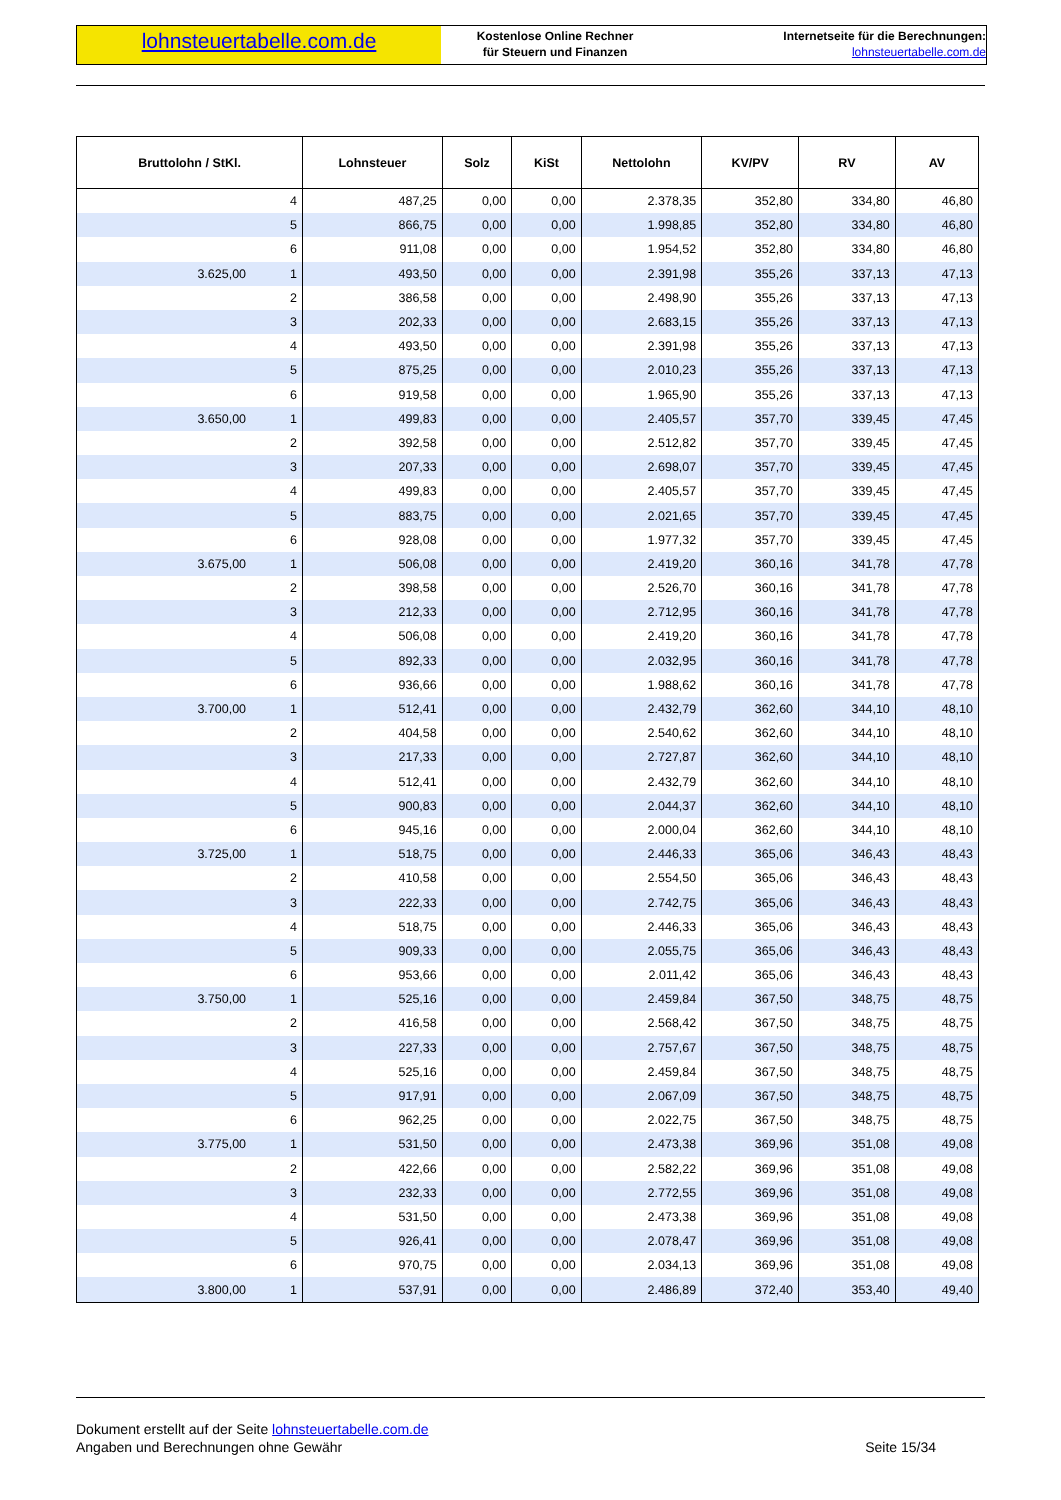lohnsteuertabelle.com.de
Kostenlose Online Rechner
für Steuern und Finanzen
Internetseite für die Berechnungen:
lohnsteuertabelle.com.de
| Bruttolohn / StKl. | | Lohnsteuer | Solz | KiSt | Nettolohn | KV/PV | RV | AV |
| --- | --- | --- | --- | --- | --- | --- | --- | --- |
| | 4 | 487,25 | 0,00 | 0,00 | 2.378,35 | 352,80 | 334,80 | 46,80 |
| | 5 | 866,75 | 0,00 | 0,00 | 1.998,85 | 352,80 | 334,80 | 46,80 |
| | 6 | 911,08 | 0,00 | 0,00 | 1.954,52 | 352,80 | 334,80 | 46,80 |
| 3.625,00 | 1 | 493,50 | 0,00 | 0,00 | 2.391,98 | 355,26 | 337,13 | 47,13 |
| | 2 | 386,58 | 0,00 | 0,00 | 2.498,90 | 355,26 | 337,13 | 47,13 |
| | 3 | 202,33 | 0,00 | 0,00 | 2.683,15 | 355,26 | 337,13 | 47,13 |
| | 4 | 493,50 | 0,00 | 0,00 | 2.391,98 | 355,26 | 337,13 | 47,13 |
| | 5 | 875,25 | 0,00 | 0,00 | 2.010,23 | 355,26 | 337,13 | 47,13 |
| | 6 | 919,58 | 0,00 | 0,00 | 1.965,90 | 355,26 | 337,13 | 47,13 |
| 3.650,00 | 1 | 499,83 | 0,00 | 0,00 | 2.405,57 | 357,70 | 339,45 | 47,45 |
| | 2 | 392,58 | 0,00 | 0,00 | 2.512,82 | 357,70 | 339,45 | 47,45 |
| | 3 | 207,33 | 0,00 | 0,00 | 2.698,07 | 357,70 | 339,45 | 47,45 |
| | 4 | 499,83 | 0,00 | 0,00 | 2.405,57 | 357,70 | 339,45 | 47,45 |
| | 5 | 883,75 | 0,00 | 0,00 | 2.021,65 | 357,70 | 339,45 | 47,45 |
| | 6 | 928,08 | 0,00 | 0,00 | 1.977,32 | 357,70 | 339,45 | 47,45 |
| 3.675,00 | 1 | 506,08 | 0,00 | 0,00 | 2.419,20 | 360,16 | 341,78 | 47,78 |
| | 2 | 398,58 | 0,00 | 0,00 | 2.526,70 | 360,16 | 341,78 | 47,78 |
| | 3 | 212,33 | 0,00 | 0,00 | 2.712,95 | 360,16 | 341,78 | 47,78 |
| | 4 | 506,08 | 0,00 | 0,00 | 2.419,20 | 360,16 | 341,78 | 47,78 |
| | 5 | 892,33 | 0,00 | 0,00 | 2.032,95 | 360,16 | 341,78 | 47,78 |
| | 6 | 936,66 | 0,00 | 0,00 | 1.988,62 | 360,16 | 341,78 | 47,78 |
| 3.700,00 | 1 | 512,41 | 0,00 | 0,00 | 2.432,79 | 362,60 | 344,10 | 48,10 |
| | 2 | 404,58 | 0,00 | 0,00 | 2.540,62 | 362,60 | 344,10 | 48,10 |
| | 3 | 217,33 | 0,00 | 0,00 | 2.727,87 | 362,60 | 344,10 | 48,10 |
| | 4 | 512,41 | 0,00 | 0,00 | 2.432,79 | 362,60 | 344,10 | 48,10 |
| | 5 | 900,83 | 0,00 | 0,00 | 2.044,37 | 362,60 | 344,10 | 48,10 |
| | 6 | 945,16 | 0,00 | 0,00 | 2.000,04 | 362,60 | 344,10 | 48,10 |
| 3.725,00 | 1 | 518,75 | 0,00 | 0,00 | 2.446,33 | 365,06 | 346,43 | 48,43 |
| | 2 | 410,58 | 0,00 | 0,00 | 2.554,50 | 365,06 | 346,43 | 48,43 |
| | 3 | 222,33 | 0,00 | 0,00 | 2.742,75 | 365,06 | 346,43 | 48,43 |
| | 4 | 518,75 | 0,00 | 0,00 | 2.446,33 | 365,06 | 346,43 | 48,43 |
| | 5 | 909,33 | 0,00 | 0,00 | 2.055,75 | 365,06 | 346,43 | 48,43 |
| | 6 | 953,66 | 0,00 | 0,00 | 2.011,42 | 365,06 | 346,43 | 48,43 |
| 3.750,00 | 1 | 525,16 | 0,00 | 0,00 | 2.459,84 | 367,50 | 348,75 | 48,75 |
| | 2 | 416,58 | 0,00 | 0,00 | 2.568,42 | 367,50 | 348,75 | 48,75 |
| | 3 | 227,33 | 0,00 | 0,00 | 2.757,67 | 367,50 | 348,75 | 48,75 |
| | 4 | 525,16 | 0,00 | 0,00 | 2.459,84 | 367,50 | 348,75 | 48,75 |
| | 5 | 917,91 | 0,00 | 0,00 | 2.067,09 | 367,50 | 348,75 | 48,75 |
| | 6 | 962,25 | 0,00 | 0,00 | 2.022,75 | 367,50 | 348,75 | 48,75 |
| 3.775,00 | 1 | 531,50 | 0,00 | 0,00 | 2.473,38 | 369,96 | 351,08 | 49,08 |
| | 2 | 422,66 | 0,00 | 0,00 | 2.582,22 | 369,96 | 351,08 | 49,08 |
| | 3 | 232,33 | 0,00 | 0,00 | 2.772,55 | 369,96 | 351,08 | 49,08 |
| | 4 | 531,50 | 0,00 | 0,00 | 2.473,38 | 369,96 | 351,08 | 49,08 |
| | 5 | 926,41 | 0,00 | 0,00 | 2.078,47 | 369,96 | 351,08 | 49,08 |
| | 6 | 970,75 | 0,00 | 0,00 | 2.034,13 | 369,96 | 351,08 | 49,08 |
| 3.800,00 | 1 | 537,91 | 0,00 | 0,00 | 2.486,89 | 372,40 | 353,40 | 49,40 |
Dokument erstellt auf der Seite lohnsteuertabelle.com.de
Angaben und Berechnungen ohne Gewähr Seite 15/34